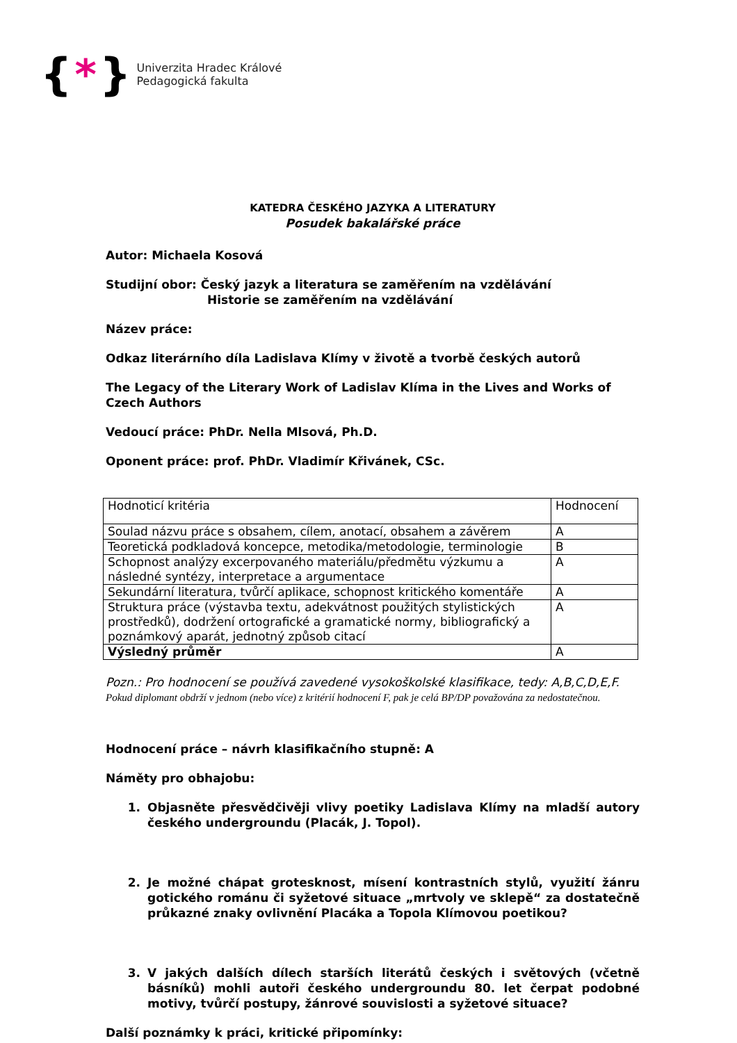{ * }
Univerzita Hradec Králové
Pedagogická fakulta
KATEDRA ČESKÉHO JAZYKA A LITERATURY
Posudek bakalářské práce
Autor: Michaela Kosová
Studijní obor: Český jazyk a literatura se zaměřením na vzdělávání
Historie se zaměřením na vzdělávání
Název práce:
Odkaz literárního díla Ladislava Klímy v životě a tvorbě českých autorů
The Legacy of the Literary Work of Ladislav Klíma in the Lives and Works of Czech Authors
Vedoucí práce: PhDr. Nella Mlsová, Ph.D.
Oponent práce: prof. PhDr. Vladimír Křivánek, CSc.
| Hodnoticí kritéria | Hodnocení |
| Soulad názvu práce s obsahem, cílem, anotací, obsahem a závěrem | A |
| Teoretická podkladová koncepce, metodika/metodologie, terminologie | B |
| Schopnost analýzy excerpovaného materiálu/předmětu výzkumu a následné syntézy, interpretace a argumentace | A |
| Sekundární literatura, tvůrčí aplikace, schopnost kritického komentáře | A |
| Struktura práce (výstavba textu, adekvátnost použitých stylistických prostředků), dodržení ortografické a gramatické normy, bibliografický a poznámkový aparát, jednotný způsob citací | A |
| Výsledný průměr | A |
Pozn.: Pro hodnocení se používá zavedené vysokoškolské klasifikace, tedy: A,B,C,D,E,F. Pokud diplomant obdrží v jednom (nebo více) z kritérií hodnocení F, pak je celá BP/DP považována za nedostatečnou.
Hodnocení práce – návrh klasifikačního stupně: A
Náměty pro obhajobu:
1. Objasněte přesvědčivěji vlivy poetiky Ladislava Klímy na mladší autory českého undergroundu (Placák, J. Topol).
2. Je možné chápat grotesknost, mísení kontrastních stylů, využití žánru gotického románu či syžetové situace „mrtvoly ve sklepě“ za dostatečně průkazné znaky ovlivnění Placáka a Topola Klímovou poetikou?
3. V jakých dalších dílech starších literátů českých i světových (včetně básníků) mohli autoři českého undergroundu 80. let čerpat podobné motivy, tvůrčí postupy, žánrové souvislosti a syžetové situace?
Další poznámky k práci, kritické připomínky: